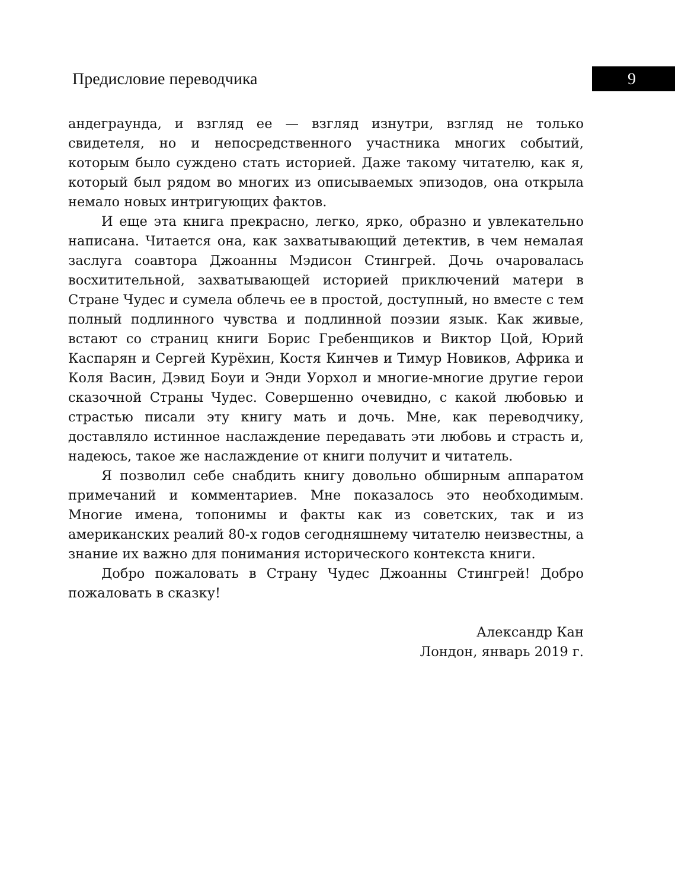Предисловие переводчика 9
андеграунда, и взгляд ее — взгляд изнутри, взгляд не только свидетеля, но и непосредственного участника многих событий, которым было суждено стать историей. Даже такому читателю, как я, который был рядом во многих из описываемых эпизодов, она открыла немало новых интригующих фактов.
И еще эта книга прекрасно, легко, ярко, образно и увлекательно написана. Читается она, как захватывающий детектив, в чем немалая заслуга соавтора Джоанны Мэдисон Стингрей. Дочь очаровалась восхитительной, захватывающей историей приключений матери в Стране Чудес и сумела облечь ее в простой, доступный, но вместе с тем полный подлинного чувства и подлинной поэзии язык. Как живые, встают со страниц книги Борис Гребенщиков и Виктор Цой, Юрий Каспарян и Сергей Курёхин, Костя Кинчев и Тимур Новиков, Африка и Коля Васин, Дэвид Боуи и Энди Уорхол и многие-многие другие герои сказочной Страны Чудес. Совершенно очевидно, с какой любовью и страстью писали эту книгу мать и дочь. Мне, как переводчику, доставляло истинное наслаждение передавать эти любовь и страсть и, надеюсь, такое же наслаждение от книги получит и читатель.
Я позволил себе снабдить книгу довольно обширным аппаратом примечаний и комментариев. Мне показалось это необходимым. Многие имена, топонимы и факты как из советских, так и из американских реалий 80-х годов сегодняшнему читателю неизвестны, а знание их важно для понимания исторического контекста книги.
Добро пожаловать в Страну Чудес Джоанны Стингрей! Добро пожаловать в сказку!
Александр Кан
Лондон, январь 2019 г.